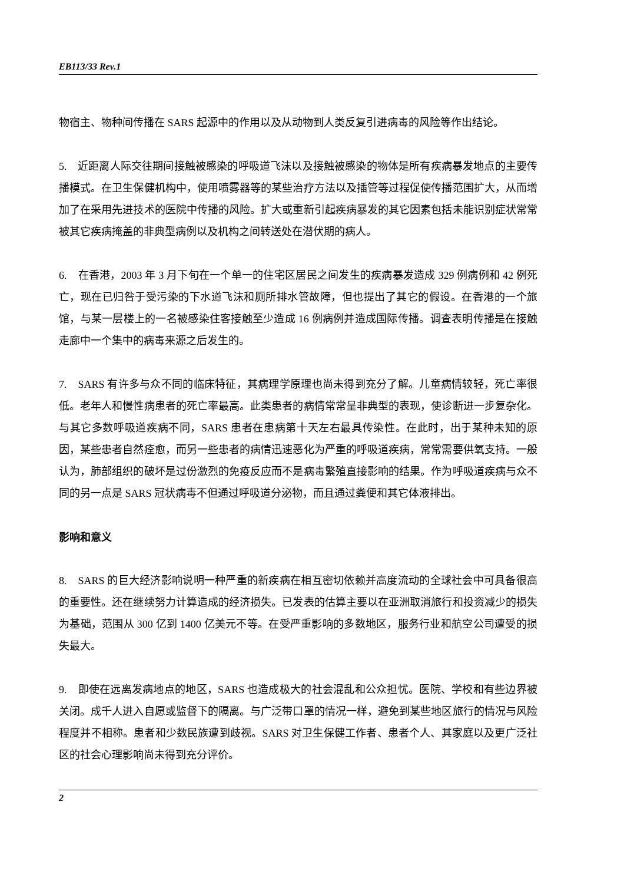EB113/33 Rev.1
物宿主、物种间传播在 SARS 起源中的作用以及从动物到人类反复引进病毒的风险等作出结论。
5. 近距离人际交往期间接触被感染的呼吸道飞沫以及接触被感染的物体是所有疾病暴发地点的主要传播模式。在卫生保健机构中，使用喷雾器等的某些治疗方法以及插管等过程促使传播范围扩大，从而增加了在采用先进技术的医院中传播的风险。扩大或重新引起疾病暴发的其它因素包括未能识别症状常常被其它疾病掩盖的非典型病例以及机构之间转送处在潜伏期的病人。
6. 在香港，2003 年 3 月下旬在一个单一的住宅区居民之间发生的疾病暴发造成 329 例病例和 42 例死亡，现在已归咎于受污染的下水道飞沫和厕所排水管故障，但也提出了其它的假设。在香港的一个旅馆，与某一层楼上的一名被感染住客接触至少造成 16 例病例并造成国际传播。调查表明传播是在接触走廊中一个集中的病毒来源之后发生的。
7. SARS 有许多与众不同的临床特征，其病理学原理也尚未得到充分了解。儿童病情较轻，死亡率很低。老年人和慢性病患者的死亡率最高。此类患者的病情常常呈非典型的表现，使诊断进一步复杂化。与其它多数呼吸道疾病不同，SARS 患者在患病第十天左右最具传染性。在此时，出于某种未知的原因，某些患者自然痊愈，而另一些患者的病情迅速恶化为严重的呼吸道疾病，常常需要供氧支持。一般认为，肺部组织的破坏是过份激烈的免疫反应而不是病毒繁殖直接影响的结果。作为呼吸道疾病与众不同的另一点是 SARS 冠状病毒不但通过呼吸道分泌物，而且通过粪便和其它体液排出。
影响和意义
8. SARS 的巨大经济影响说明一种严重的新疾病在相互密切依赖并高度流动的全球社会中可具备很高的重要性。还在继续努力计算造成的经济损失。已发表的估算主要以在亚洲取消旅行和投资减少的损失为基础，范围从 300 亿到 1400 亿美元不等。在受严重影响的多数地区，服务行业和航空公司遭受的损失最大。
9. 即使在远离发病地点的地区，SARS 也造成极大的社会混乱和公众担忧。医院、学校和有些边界被关闭。成千人进入自愿或监督下的隔离。与广泛带口罩的情况一样，避免到某些地区旅行的情况与风险程度并不相称。患者和少数民族遭到歧视。SARS 对卫生保健工作者、患者个人、其家庭以及更广泛社区的社会心理影响尚未得到充分评价。
2